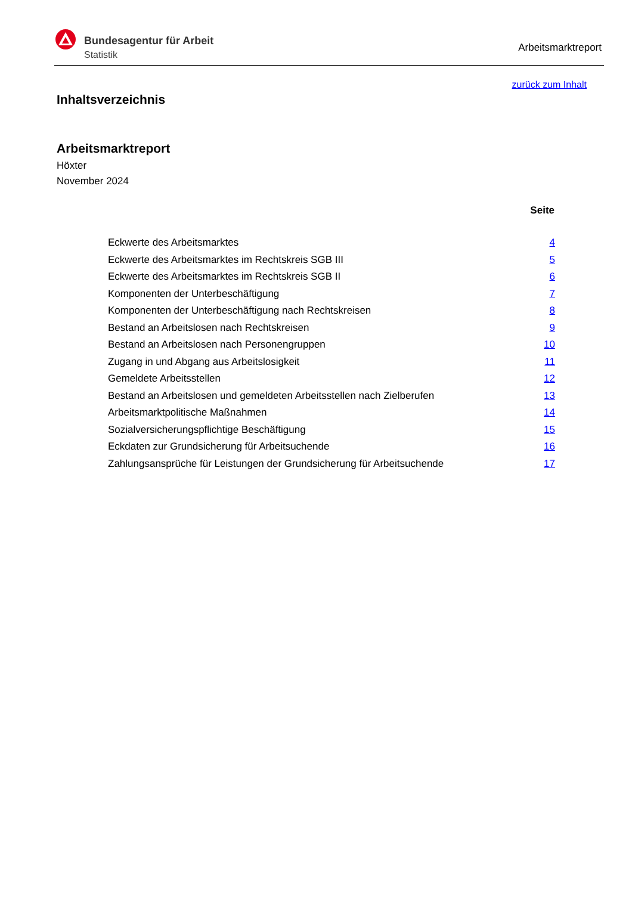Bundesagentur für Arbeit
Statistik
Arbeitsmarktreport
zurück zum Inhalt
Inhaltsverzeichnis
Arbeitsmarktreport
Höxter
November 2024
Seite
| Eckwerte des Arbeitsmarktes | 4 |
| Eckwerte des Arbeitsmarktes im Rechtskreis SGB III | 5 |
| Eckwerte des Arbeitsmarktes im Rechtskreis SGB II | 6 |
| Komponenten der Unterbeschäftigung | 7 |
| Komponenten der Unterbeschäftigung nach Rechtskreisen | 8 |
| Bestand an Arbeitslosen nach Rechtskreisen | 9 |
| Bestand an Arbeitslosen nach Personengruppen | 10 |
| Zugang in und Abgang aus Arbeitslosigkeit | 11 |
| Gemeldete Arbeitsstellen | 12 |
| Bestand an Arbeitslosen und gemeldeten Arbeitsstellen nach Zielberufen | 13 |
| Arbeitsmarktpolitische Maßnahmen | 14 |
| Sozialversicherungspflichtige Beschäftigung | 15 |
| Eckdaten zur Grundsicherung für Arbeitsuchende | 16 |
| Zahlungsansprüche für Leistungen der Grundsicherung für Arbeitsuchende | 17 |